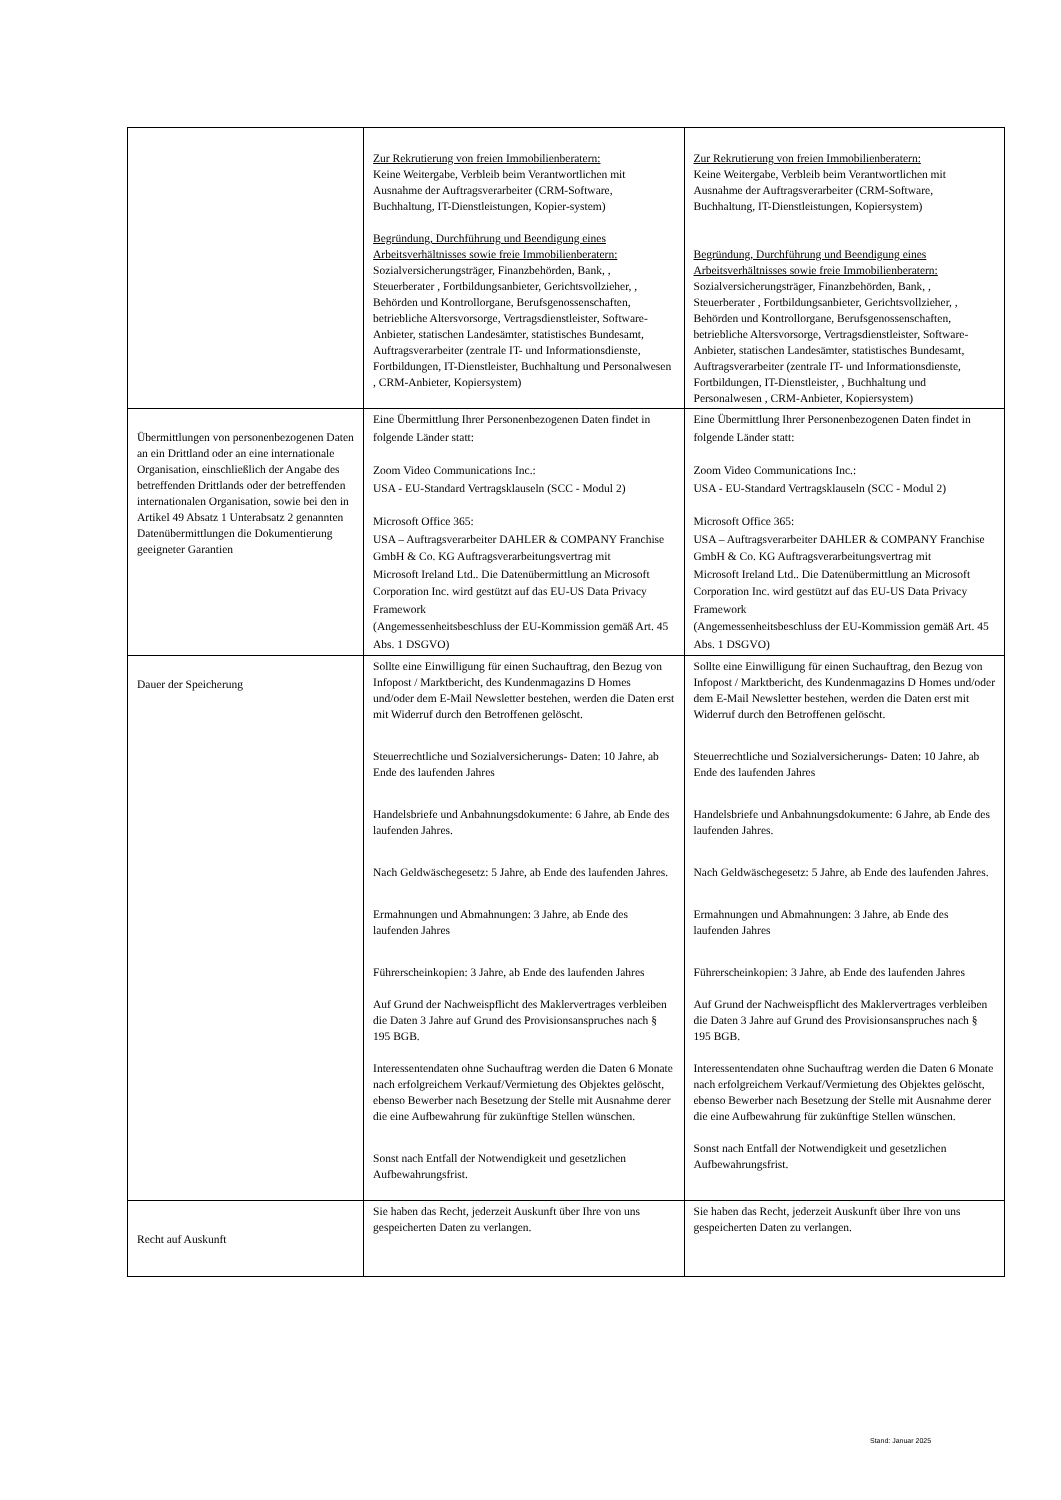| | Zur Rekrutierung von freien Immobilienberatern: Keine Weitergabe, Verbleib beim Verantwortlichen mit Ausnahme der Auftragsverarbeiter (CRM-Software, Buchhaltung, IT-Dienstleistungen, Kopier-system) Begründung, Durchführung und Beendigung eines Arbeitsverhältnisses sowie freie Immobilienberatern: Sozialversicherungsträger, Finanzbehörden, Bank, , Steuerberater , Fortbildungsanbieter, Gerichtsvollzieher, , Behörden und Kontrollorgane, Berufsgenossenschaften, betriebliche Altersvorsorge, Vertragsdienstleister, Software-Anbieter, statischen Landesämter, statistisches Bundesamt, Auftragsverarbeiter (zentrale IT- und Informationsdienste, Fortbildungen, IT-Dienstleister, Buchhaltung und Personalwesen , CRM-Anbieter, Kopiersystem) | Zur Rekrutierung von freien Immobilienberatern: Keine Weitergabe, Verbleib beim Verantwortlichen mit Ausnahme der Auftragsverarbeiter (CRM-Software, Buchhaltung, IT-Dienstleistungen, Kopiersystem) Begründung, Durchführung und Beendigung eines Arbeitsverhältnisses sowie freie Immobilienberatern: Sozialversicherungsträger, Finanzbehörden, Bank, , Steuerberater , Fortbildungsanbieter, Gerichtsvollzieher, , Behörden und Kontrollorgane, Berufsgenossenschaften, betriebliche Altersvorsorge, Vertragsdienstleister, Software-Anbieter, statischen Landesämter, statistisches Bundesamt, Auftragsverarbeiter (zentrale IT- und Informationsdienste, Fortbildungen, IT-Dienstleister, , Buchhaltung und Personalwesen , CRM-Anbieter, Kopiersystem) |
| Übermittlungen von personenbezogenen Daten an ein Drittland oder an eine internationale Organisation, einschließlich der Angabe des betreffenden Drittlands oder der betreffenden internationalen Organisation, sowie bei den in Artikel 49 Absatz 1 Unterabsatz 2 genannten Datenübermittlungen die Dokumentierung geeigneter Garantien | Eine Übermittlung Ihrer Personenbezogenen Daten findet in folgende Länder statt: Zoom Video Communications Inc.: USA - EU-Standard Vertragsklauseln (SCC - Modul 2) Microsoft Office 365: USA – Auftragsverarbeiter DAHLER & COMPANY Franchise GmbH & Co. KG Auftragsverarbeitungsvertrag mit Microsoft Ireland Ltd.. Die Datenübermittlung an Microsoft Corporation Inc. wird gestützt auf das EU-US Data Privacy Framework (Angemessenheitsbeschluss der EU-Kommission gemäß Art. 45 Abs. 1 DSGVO) | Eine Übermittlung Ihrer Personenbezogenen Daten findet in folgende Länder statt: Zoom Video Communications Inc.: USA - EU-Standard Vertragsklauseln (SCC - Modul 2) Microsoft Office 365: USA – Auftragsverarbeiter DAHLER & COMPANY Franchise GmbH & Co. KG Auftragsverarbeitungsvertrag mit Microsoft Ireland Ltd.. Die Datenübermittlung an Microsoft Corporation Inc. wird gestützt auf das EU-US Data Privacy Framework (Angemessenheitsbeschluss der EU-Kommission gemäß Art. 45 Abs. 1 DSGVO) |
| Dauer der Speicherung | Sollte eine Einwilligung für einen Suchauftrag, den Bezug von Infopost / Marktbericht, des Kundenmagazins D Homes und/oder dem E-Mail Newsletter bestehen, werden die Daten erst mit Widerruf durch den Betroffenen gelöscht. Steuerrechtliche und Sozialversicherungs- Daten: 10 Jahre, ab Ende des laufenden Jahres Handelsbriefe und Anbahnungsdokumente: 6 Jahre, ab Ende des laufenden Jahres. Nach Geldwäschegesetz: 5 Jahre, ab Ende des laufenden Jahres. Ermahnungen und Abmahnungen: 3 Jahre, ab Ende des laufenden Jahres Führerscheinkopien: 3 Jahre, ab Ende des laufenden Jahres Auf Grund der Nachweispflicht des Maklervertrages verbleiben die Daten 3 Jahre auf Grund des Provisionsanspruches nach § 195 BGB. Interessentendaten ohne Suchauftrag werden die Daten 6 Monate nach erfolgreichem Verkauf/Vermietung des Objektes gelöscht, ebenso Bewerber nach Besetzung der Stelle mit Ausnahme derer die eine Aufbewahrung für zukünftige Stellen wünschen. Sonst nach Entfall der Notwendigkeit und gesetzlichen Aufbewahrungsfrist. | Sollte eine Einwilligung für einen Suchauftrag, den Bezug von Infopost / Marktbericht, des Kundenmagazins D Homes und/oder dem E-Mail Newsletter bestehen, werden die Daten erst mit Widerruf durch den Betroffenen gelöscht. Steuerrechtliche und Sozialversicherungs- Daten: 10 Jahre, ab Ende des laufenden Jahres Handelsbriefe und Anbahnungsdokumente: 6 Jahre, ab Ende des laufenden Jahres. Nach Geldwäschegesetz: 5 Jahre, ab Ende des laufenden Jahres. Ermahnungen und Abmahnungen: 3 Jahre, ab Ende des laufenden Jahres Führerscheinkopien: 3 Jahre, ab Ende des laufenden Jahres Auf Grund der Nachweispflicht des Maklervertrages verbleiben die Daten 3 Jahre auf Grund des Provisionsanspruches nach § 195 BGB. Interessentendaten ohne Suchauftrag werden die Daten 6 Monate nach erfolgreichem Verkauf/Vermietung des Objektes gelöscht, ebenso Bewerber nach Besetzung der Stelle mit Ausnahme derer die eine Aufbewahrung für zukünftige Stellen wünschen. Sonst nach Entfall der Notwendigkeit und gesetzlichen Aufbewahrungsfrist. |
| Recht auf Auskunft | Sie haben das Recht, jederzeit Auskunft über Ihre von uns gespeicherten Daten zu verlangen. | Sie haben das Recht, jederzeit Auskunft über Ihre von uns gespeicherten Daten zu verlangen. |
Stand: Januar 2025